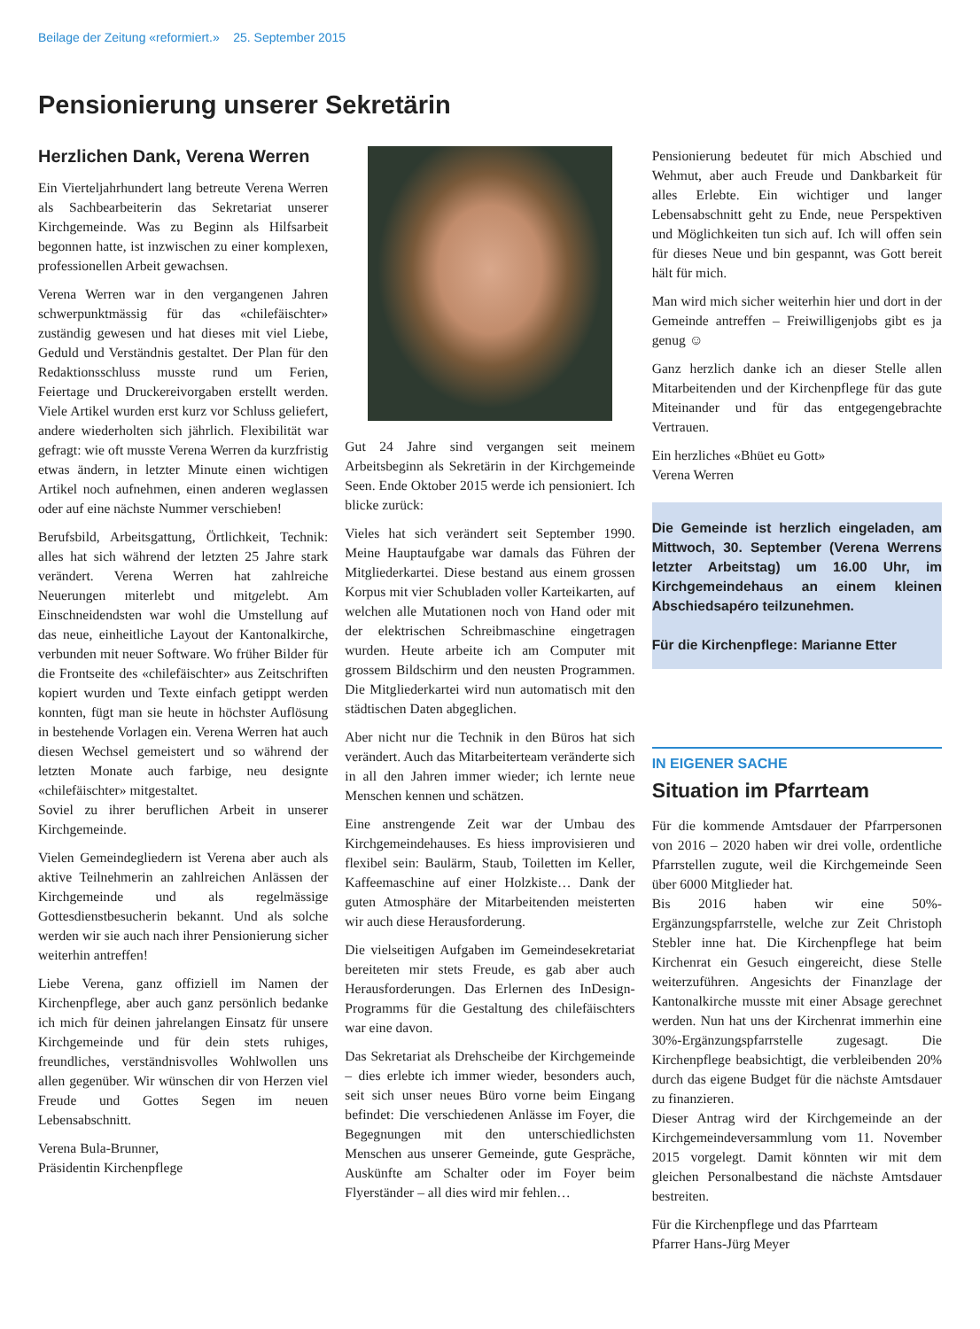Beilage der Zeitung «reformiert.» 25. September 2015
Pensionierung unserer Sekretärin
Herzlichen Dank, Verena Werren
Ein Vierteljahrhundert lang betreute Verena Werren als Sachbearbeiterin das Sekretariat unserer Kirchgemeinde. Was zu Beginn als Hilfsarbeit begonnen hatte, ist inzwischen zu einer komplexen, professionellen Arbeit gewachsen.
Verena Werren war in den vergangenen Jahren schwerpunktmässig für das «chilefäischter» zuständig gewesen und hat dieses mit viel Liebe, Geduld und Verständnis gestaltet. Der Plan für den Redaktionsschluss musste rund um Ferien, Feiertage und Druckereivorgaben erstellt werden. Viele Artikel wurden erst kurz vor Schluss geliefert, andere wiederholten sich jährlich. Flexibilität war gefragt: wie oft musste Verena Werren da kurzfristig etwas ändern, in letzter Minute einen wichtigen Artikel noch aufnehmen, einen anderen weglassen oder auf eine nächste Nummer verschieben!
Berufsbild, Arbeitsgattung, Örtlichkeit, Technik: alles hat sich während der letzten 25 Jahre stark verändert. Verena Werren hat zahlreiche Neuerungen miterlebt und mitgelebt. Am Einschneidendsten war wohl die Umstellung auf das neue, einheitliche Layout der Kantonalkirche, verbunden mit neuer Software. Wo früher Bilder für die Frontseite des «chilefäischter» aus Zeitschriften kopiert wurden und Texte einfach getippt werden konnten, fügt man sie heute in höchster Auflösung in bestehende Vorlagen ein. Verena Werren hat auch diesen Wechsel gemeistert und so während der letzten Monate auch farbige, neu designte «chilefäischter» mitgestaltet.
Soviel zu ihrer beruflichen Arbeit in unserer Kirchgemeinde.
Vielen Gemeindegliedern ist Verena aber auch als aktive Teilnehmerin an zahlreichen Anlässen der Kirchgemeinde und als regelmässige Gottesdienstbesucherin bekannt. Und als solche werden wir sie auch nach ihrer Pensionierung sicher weiterhin antreffen!
Liebe Verena, ganz offiziell im Namen der Kirchenpflege, aber auch ganz persönlich bedanke ich mich für deinen jahrelangen Einsatz für unsere Kirchgemeinde und für dein stets ruhiges, freundliches, verständnisvolles Wohlwollen uns allen gegenüber. Wir wünschen dir von Herzen viel Freude und Gottes Segen im neuen Lebensabschnitt.
Verena Bula-Brunner,
Präsidentin Kirchenpflege
Gut 24 Jahre sind vergangen seit meinem Arbeitsbeginn als Sekretärin in der Kirchgemeinde Seen. Ende Oktober 2015 werde ich pensioniert. Ich blicke zurück:
Vieles hat sich verändert seit September 1990. Meine Hauptaufgabe war damals das Führen der Mitgliederkartei. Diese bestand aus einem grossen Korpus mit vier Schubladen voller Karteikarten, auf welchen alle Mutationen noch von Hand oder mit der elektrischen Schreibmaschine eingetragen wurden. Heute arbeite ich am Computer mit grossem Bildschirm und den neusten Programmen. Die Mitgliederkartei wird nun automatisch mit den städtischen Daten abgeglichen.
Aber nicht nur die Technik in den Büros hat sich verändert. Auch das Mitarbeiterteam veränderte sich in all den Jahren immer wieder; ich lernte neue Menschen kennen und schätzen.
Eine anstrengende Zeit war der Umbau des Kirchgemeindehauses. Es hiess improvisieren und flexibel sein: Baulärm, Staub, Toiletten im Keller, Kaffeemaschine auf einer Holzkiste… Dank der guten Atmosphäre der Mitarbeitenden meisterten wir auch diese Herausforderung.
Die vielseitigen Aufgaben im Gemeindesekretariat bereiteten mir stets Freude, es gab aber auch Herausforderungen. Das Erlernen des InDesign-Programms für die Gestaltung des chilefäischters war eine davon.
Das Sekretariat als Drehscheibe der Kirchgemeinde – dies erlebte ich immer wieder, besonders auch, seit sich unser neues Büro vorne beim Eingang befindet: Die verschiedenen Anlässe im Foyer, die Begegnungen mit den unterschiedlichsten Menschen aus unserer Gemeinde, gute Gespräche, Auskünfte am Schalter oder im Foyer beim Flyerständer – all dies wird mir fehlen…
Pensionierung bedeutet für mich Abschied und Wehmut, aber auch Freude und Dankbarkeit für alles Erlebte. Ein wichtiger und langer Lebensabschnitt geht zu Ende, neue Perspektiven und Möglichkeiten tun sich auf. Ich will offen sein für dieses Neue und bin gespannt, was Gott bereit hält für mich.
Man wird mich sicher weiterhin hier und dort in der Gemeinde antreffen – Freiwilligenjobs gibt es ja genug ☺
Ganz herzlich danke ich an dieser Stelle allen Mitarbeitenden und der Kirchenpflege für das gute Miteinander und für das entgegengebrachte Vertrauen.
Ein herzliches «Bhüet eu Gott»
Verena Werren
Die Gemeinde ist herzlich eingeladen, am Mittwoch, 30. September (Verena Werrens letzter Arbeitstag) um 16.00 Uhr, im Kirchgemeindehaus an einem kleinen Abschiedsapéro teilzunehmen.
Für die Kirchenpflege: Marianne Etter
IN EIGENER SACHE
Situation im Pfarrteam
Für die kommende Amtsdauer der Pfarrpersonen von 2016 – 2020 haben wir drei volle, ordentliche Pfarrstellen zugute, weil die Kirchgemeinde Seen über 6000 Mitglieder hat.
Bis 2016 haben wir eine 50%-Ergänzungspfarrstelle, welche zur Zeit Christoph Stebler inne hat. Die Kirchenpflege hat beim Kirchenrat ein Gesuch eingereicht, diese Stelle weiterzuführen. Angesichts der Finanzlage der Kantonalkirche musste mit einer Absage gerechnet werden. Nun hat uns der Kirchenrat immerhin eine 30%-Ergänzungspfarrstelle zugesagt. Die Kirchenpflege beabsichtigt, die verbleibenden 20% durch das eigene Budget für die nächste Amtsdauer zu finanzieren.
Dieser Antrag wird der Kirchgemeinde an der Kirchgemeindeversammlung vom 11. November 2015 vorgelegt. Damit könnten wir mit dem gleichen Personalbestand die nächste Amtsdauer bestreiten.
Für die Kirchenpflege und das Pfarrteam
Pfarrer Hans-Jürg Meyer